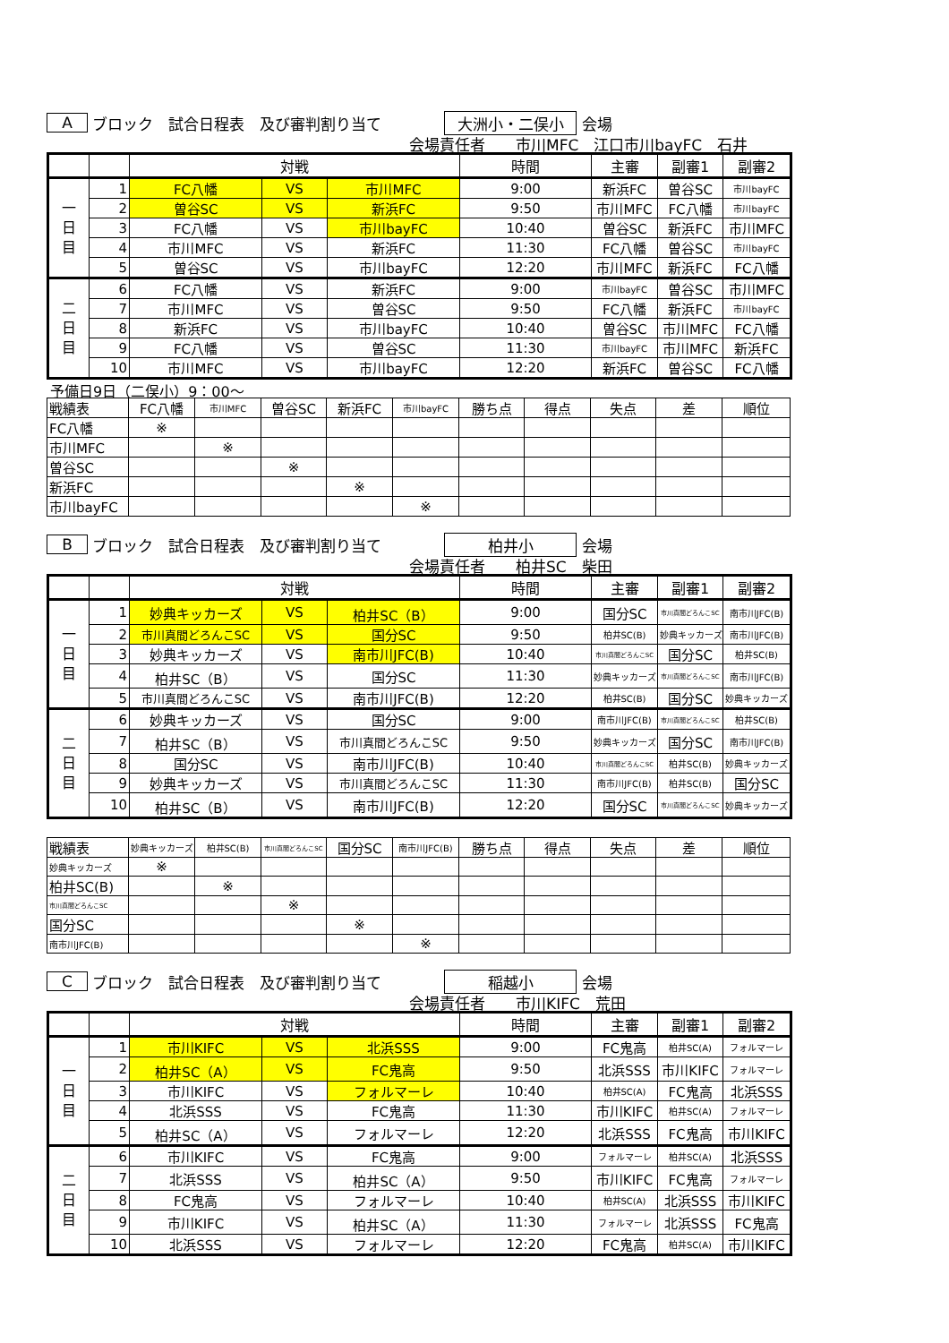A ブロック　試合日程表　及び審判割り当て 大洲小・二俣小 会場
会場責任者　　市川MFC　江口市川bayFC　石井
| | | 対戦 | | | 時間 | 主審 | 副審1 | 副審2 |
| --- | --- | --- | --- | --- | --- | --- | --- | --- |
| 一 日 目 | 1 | FC八幡 | VS | 市川MFC | 9:00 | 新浜FC | 曽谷SC | 市川bayFC |
| | 2 | 曽谷SC | VS | 新浜FC | 9:50 | 市川MFC | FC八幡 | 市川bayFC |
| | 3 | FC八幡 | VS | 市川bayFC | 10:40 | 曽谷SC | 新浜FC | 市川MFC |
| | 4 | 市川MFC | VS | 新浜FC | 11:30 | FC八幡 | 曽谷SC | 市川bayFC |
| | 5 | 曽谷SC | VS | 市川bayFC | 12:20 | 市川MFC | 新浜FC | FC八幡 |
| 二 日 目 | 6 | FC八幡 | VS | 新浜FC | 9:00 | 市川bayFC | 曽谷SC | 市川MFC |
| | 7 | 市川MFC | VS | 曽谷SC | 9:50 | FC八幡 | 新浜FC | 市川bayFC |
| | 8 | 新浜FC | VS | 市川bayFC | 10:40 | 曽谷SC | 市川MFC | FC八幡 |
| | 9 | FC八幡 | VS | 曽谷SC | 11:30 | 市川bayFC | 市川MFC | 新浜FC |
| | 10 | 市川MFC | VS | 市川bayFC | 12:20 | 新浜FC | 曽谷SC | FC八幡 |
予備日9日（二俣小）9：00～
| 戦績表 | FC八幡 | 市川MFC | 曽谷SC | 新浜FC | 市川bayFC | 勝ち点 | 得点 | 失点 | 差 | 順位 |
| FC八幡 | ※ | | | | | | | | | |
| 市川MFC | | ※ | | | | | | | | |
| 曽谷SC | | | ※ | | | | | | | |
| 新浜FC | | | | ※ | | | | | | |
| 市川bayFC | | | | | ※ | | | | | |
B ブロック　試合日程表　及び審判割り当て 柏井小 会場
会場責任者　　柏井SC　柴田
| | | 対戦 | | | 時間 | 主審 | 副審1 | 副審2 |
| --- | --- | --- | --- | --- | --- | --- | --- | --- |
| 一 日 目 | 1 | 妙典キッカーズ | VS | 柏井SC（B） | 9:00 | 国分SC | 市川真間どろんこSC | 南市川JFC(B) |
| | 2 | 市川真間どろんこSC | VS | 国分SC | 9:50 | 柏井SC(B) | 妙典キッカーズ | 南市川JFC(B) |
| | 3 | 妙典キッカーズ | VS | 南市川JFC(B) | 10:40 | 市川真間どろんこSC | 国分SC | 柏井SC(B) |
| | 4 | 柏井SC（B） | VS | 国分SC | 11:30 | 妙典キッカーズ | 市川真間どろんこSC | 南市川JFC(B) |
| | 5 | 市川真間どろんこSC | VS | 南市川JFC(B) | 12:20 | 柏井SC(B) | 国分SC | 妙典キッカーズ |
| 二 日 目 | 6 | 妙典キッカーズ | VS | 国分SC | 9:00 | 南市川JFC(B) | 市川真間どろんこSC | 柏井SC(B) |
| | 7 | 柏井SC（B） | VS | 市川真間どろんこSC | 9:50 | 妙典キッカーズ | 国分SC | 南市川JFC(B) |
| | 8 | 国分SC | VS | 南市川JFC(B) | 10:40 | 市川真間どろんこSC | 柏井SC(B) | 妙典キッカーズ |
| | 9 | 妙典キッカーズ | VS | 市川真間どろんこSC | 11:30 | 南市川JFC(B) | 柏井SC(B) | 国分SC |
| | 10 | 柏井SC（B） | VS | 南市川JFC(B) | 12:20 | 国分SC | 市川真間どろんこSC | 妙典キッカーズ |
| 戦績表 | 妙典キッカーズ | 柏井SC(B) | 市川真間どろんこSC | 国分SC | 南市川JFC(B) | 勝ち点 | 得点 | 失点 | 差 | 順位 |
| 妙典キッカーズ | ※ | | | | | | | | | |
| 柏井SC(B) | | ※ | | | | | | | | |
| 市川真間どろんこSC | | | ※ | | | | | | | |
| 国分SC | | | | ※ | | | | | | |
| 南市川JFC(B) | | | | | ※ | | | | | |
C ブロック　試合日程表　及び審判割り当て 稲越小 会場
会場責任者　　市川KIFC　荒田
| | | 対戦 | | | 時間 | 主審 | 副審1 | 副審2 |
| --- | --- | --- | --- | --- | --- | --- | --- | --- |
| 一 日 目 | 1 | 市川KIFC | VS | 北浜SSS | 9:00 | FC鬼高 | 柏井SC(A) | フォルマーレ |
| | 2 | 柏井SC（A） | VS | FC鬼高 | 9:50 | 北浜SSS | 市川KIFC | フォルマーレ |
| | 3 | 市川KIFC | VS | フォルマーレ | 10:40 | 柏井SC(A) | FC鬼高 | 北浜SSS |
| | 4 | 北浜SSS | VS | FC鬼高 | 11:30 | 市川KIFC | 柏井SC(A) | フォルマーレ |
| | 5 | 柏井SC（A） | VS | フォルマーレ | 12:20 | 北浜SSS | FC鬼高 | 市川KIFC |
| 二 日 目 | 6 | 市川KIFC | VS | FC鬼高 | 9:00 | フォルマーレ | 柏井SC(A) | 北浜SSS |
| | 7 | 北浜SSS | VS | 柏井SC（A） | 9:50 | 市川KIFC | FC鬼高 | フォルマーレ |
| | 8 | FC鬼高 | VS | フォルマーレ | 10:40 | 柏井SC(A) | 北浜SSS | 市川KIFC |
| | 9 | 市川KIFC | VS | 柏井SC（A） | 11:30 | フォルマーレ | 北浜SSS | FC鬼高 |
| | 10 | 北浜SSS | VS | フォルマーレ | 12:20 | FC鬼高 | 柏井SC(A) | 市川KIFC |